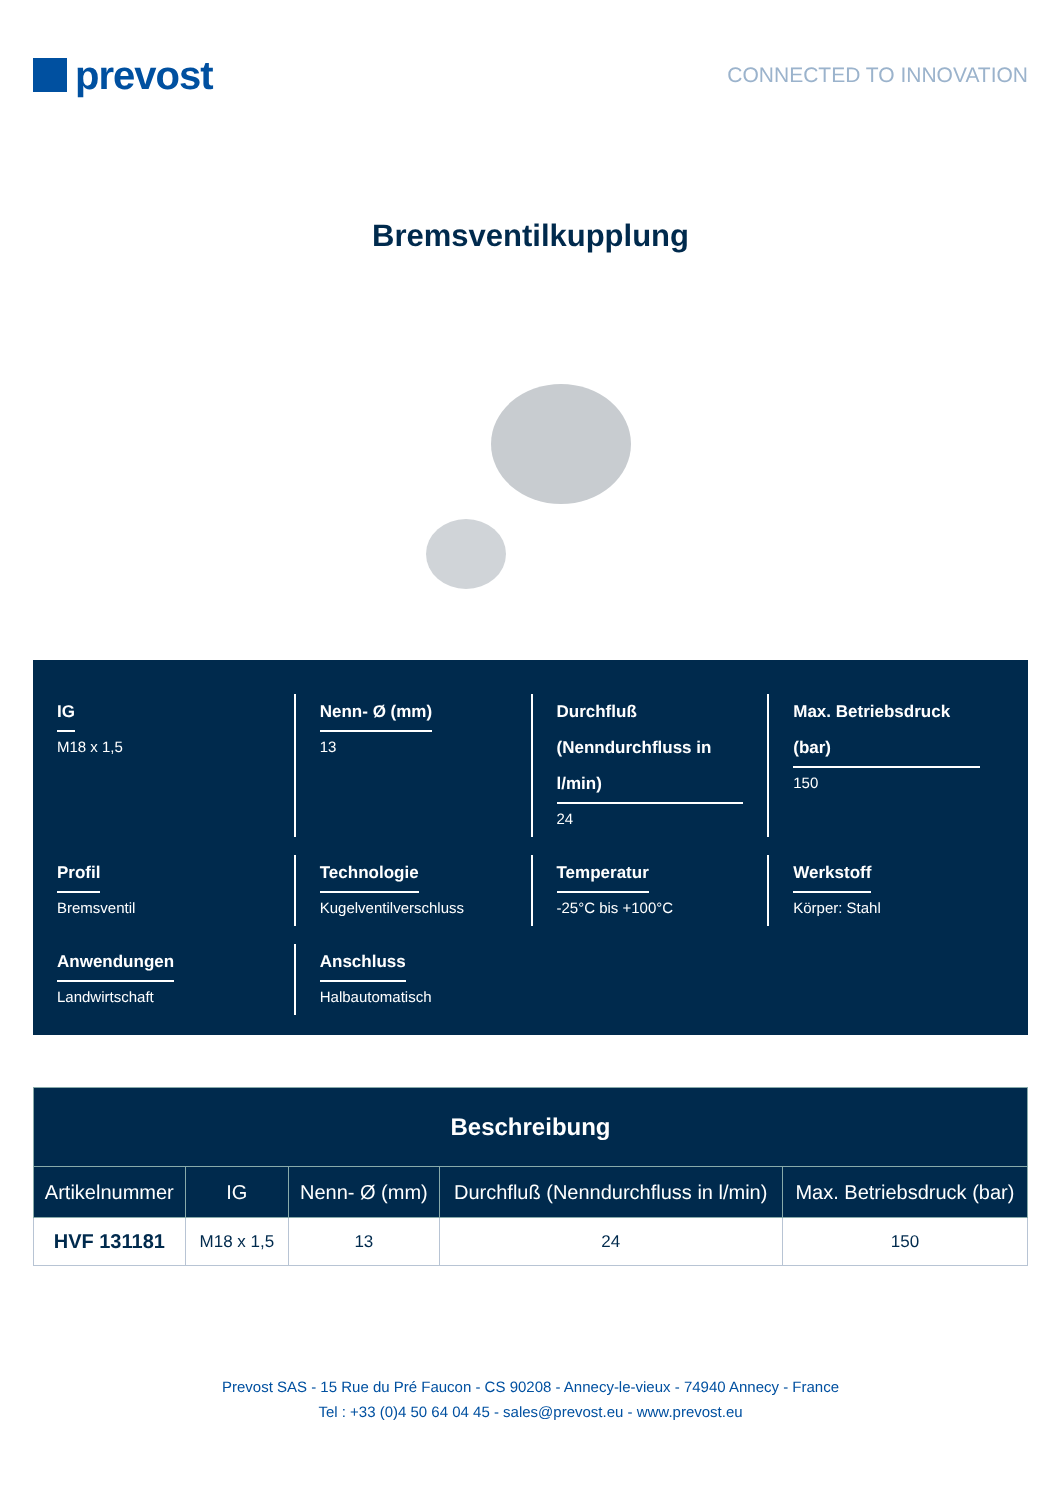prevost
CONNECTED TO INNOVATION
Bremsventilkupplung
IG
M18 x 1,5
Nenn- Ø (mm)
13
Durchfluß (Nenndurchfluss in l/min)
24
Max. Betriebsdruck (bar)
150
Profil
Bremsventil
Technologie
Kugelventilverschluss
Temperatur
-25°C bis +100°C
Werkstoff
Körper: Stahl
Anwendungen
Landwirtschaft
Anschluss
Halbautomatisch
| Beschreibung | | | | |
| --- | --- | --- | --- | --- |
| Artikelnummer | IG | Nenn- Ø (mm) | Durchfluß (Nenndurchfluss in l/min) | Max. Betriebsdruck (bar) |
| HVF 131181 | M18 x 1,5 | 13 | 24 | 150 |
Prevost SAS - 15 Rue du Pré Faucon - CS 90208 - Annecy-le-vieux - 74940 Annecy - France
Tel : +33 (0)4 50 64 04 45 - sales@prevost.eu - www.prevost.eu